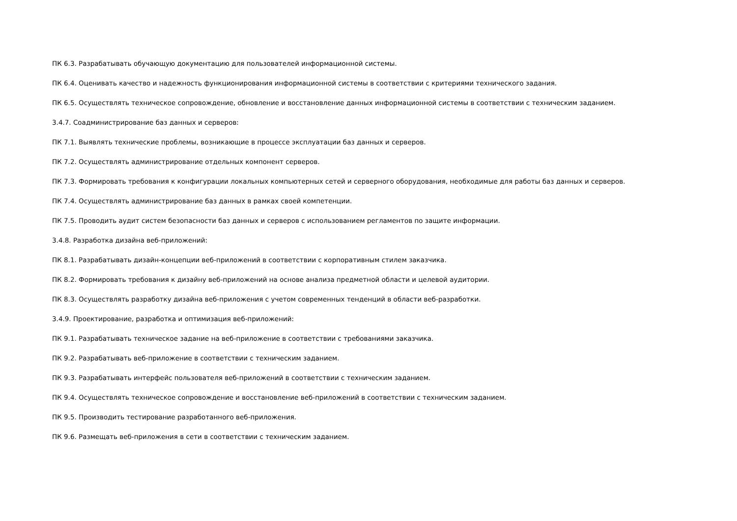ПК 6.3. Разрабатывать обучающую документацию для пользователей информационной системы.
ПК 6.4. Оценивать качество и надежность функционирования информационной системы в соответствии с критериями технического задания.
ПК 6.5. Осуществлять техническое сопровождение, обновление и восстановление данных информационной системы в соответствии с техническим заданием.
3.4.7. Соадминистрирование баз данных и серверов:
ПК 7.1. Выявлять технические проблемы, возникающие в процессе эксплуатации баз данных и серверов.
ПК 7.2. Осуществлять администрирование отдельных компонент серверов.
ПК 7.3. Формировать требования к конфигурации локальных компьютерных сетей и серверного оборудования, необходимые для работы баз данных и серверов.
ПК 7.4. Осуществлять администрирование баз данных в рамках своей компетенции.
ПК 7.5. Проводить аудит систем безопасности баз данных и серверов с использованием регламентов по защите информации.
3.4.8. Разработка дизайна веб-приложений:
ПК 8.1. Разрабатывать дизайн-концепции веб-приложений в соответствии с корпоративным стилем заказчика.
ПК 8.2. Формировать требования к дизайну веб-приложений на основе анализа предметной области и целевой аудитории.
ПК 8.3. Осуществлять разработку дизайна веб-приложения с учетом современных тенденций в области веб-разработки.
3.4.9. Проектирование, разработка и оптимизация веб-приложений:
ПК 9.1. Разрабатывать техническое задание на веб-приложение в соответствии с требованиями заказчика.
ПК 9.2. Разрабатывать веб-приложение в соответствии с техническим заданием.
ПК 9.3. Разрабатывать интерфейс пользователя веб-приложений в соответствии с техническим заданием.
ПК 9.4. Осуществлять техническое сопровождение и восстановление веб-приложений в соответствии с техническим заданием.
ПК 9.5. Производить тестирование разработанного веб-приложения.
ПК 9.6. Размещать веб-приложения в сети в соответствии с техническим заданием.